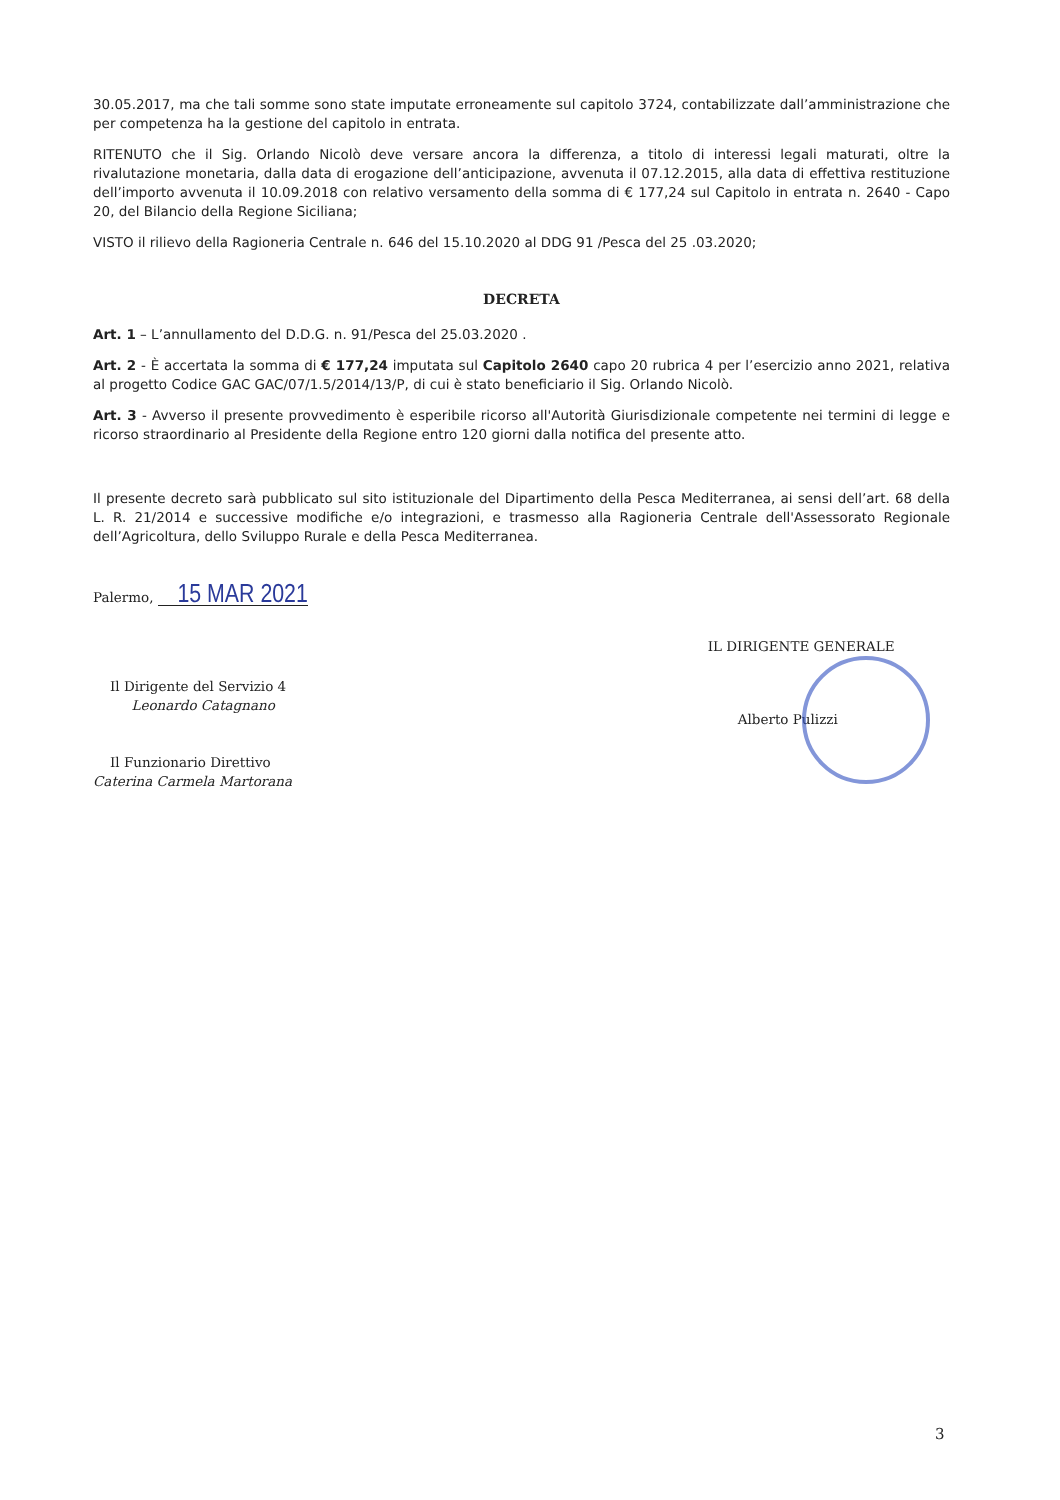30.05.2017, ma che tali somme sono state imputate erroneamente sul capitolo 3724, contabilizzate dall’amministrazione che per competenza ha la gestione del capitolo in entrata.
RITENUTO che il Sig. Orlando Nicolò deve versare ancora la differenza, a titolo di interessi legali maturati, oltre la rivalutazione monetaria, dalla data di erogazione dell’anticipazione, avvenuta il 07.12.2015, alla data di effettiva restituzione dell’importo avvenuta il 10.09.2018 con relativo versamento della somma di € 177,24 sul Capitolo in entrata n. 2640 - Capo 20, del Bilancio della Regione Siciliana;
VISTO il rilievo della Ragioneria Centrale n. 646 del 15.10.2020 al DDG 91 /Pesca del 25 .03.2020;
DECRETA
Art. 1 – L’annullamento del D.D.G. n. 91/Pesca del 25.03.2020 .
Art. 2 - È accertata la somma di € 177,24 imputata sul Capitolo 2640 capo 20 rubrica 4 per l’esercizio anno 2021, relativa al progetto Codice GAC GAC/07/1.5/2014/13/P, di cui è stato beneficiario il Sig. Orlando Nicolò.
Art. 3 - Avverso il presente provvedimento è esperibile ricorso all'Autorità Giurisdizionale competente nei termini di legge e ricorso straordinario al Presidente della Regione entro 120 giorni dalla notifica del presente atto.
Il presente decreto sarà pubblicato sul sito istituzionale del Dipartimento della Pesca Mediterranea, ai sensi dell’art. 68 della L. R. 21/2014 e successive modifiche e/o integrazioni, e trasmesso alla Ragioneria Centrale dell'Assessorato Regionale dell’Agricoltura, dello Sviluppo Rurale e della Pesca Mediterranea.
Palermo, 15 MAR 2021
Il Dirigente del Servizio 4
Leonardo Catagnano
Il Funzionario Direttivo
Caterina Carmela Martorana
IL DIRIGENTE GENERALE
Alberto Pulizzi
3